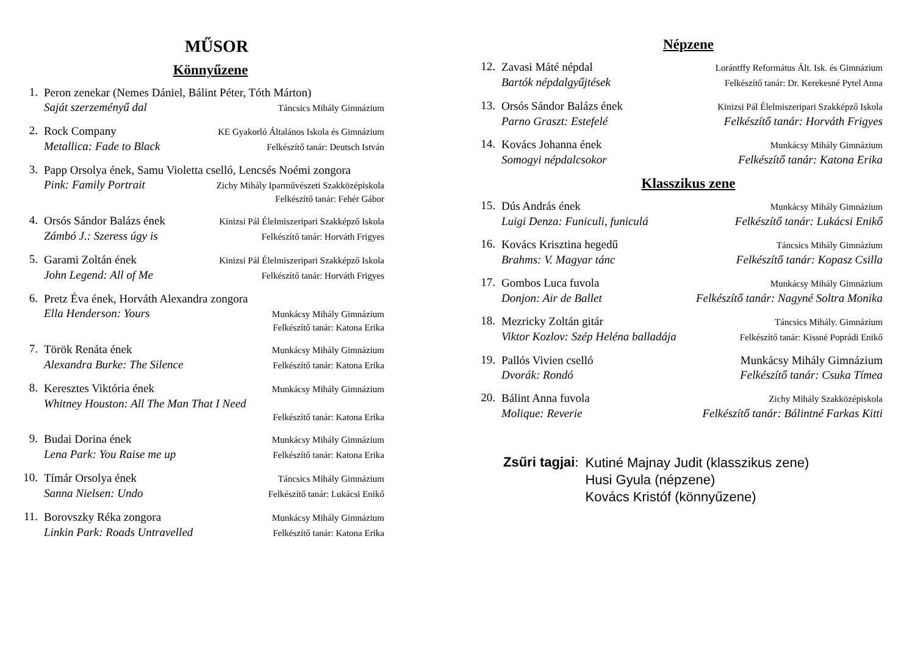MŰSOR
Könnyűzene
1.
Peron zenekar (Nemes Dániel, Bálint Péter, Tóth Márton)
Saját szerzeményű dal Táncsics Mihály Gimnázium
2.
Rock Company KE Gyakorló Általános Iskola és Gimnázium
Metallica: Fade to Black Felkészítő tanár: Deutsch István
3.
Papp Orsolya ének, Samu Violetta cselló, Lencsés Noémi zongora
Pink: Family Portrait Zichy Mihály Iparművészeti Szakközépiskola
Felkészítő tanár: Fehér Gábor
4.
Orsós Sándor Balázs ének Kinizsi Pál Élelmiszeripari Szakképző Iskola
Zámbó J.: Szeress úgy is Felkészítő tanár: Horváth Frigyes
5.
Garami Zoltán ének Kinizsi Pál Élelmiszeripari Szakképző Iskola
John Legend: All of Me Felkészítő tanár: Horváth Frigyes
6.
Pretz Éva ének, Horváth Alexandra zongora
Ella Henderson: Yours Munkácsy Mihály Gimnázium
Felkészítő tanár: Katona Erika
7.
Török Renáta ének Munkácsy Mihály Gimnázium
Alexandra Burke: The Silence Felkészítő tanár: Katona Erika
8.
Keresztes Viktória ének Munkácsy Mihály Gimnázium
Whitney Houston: All The Man That I Need
Felkészítő tanár: Katona Erika
9.
Budai Dorina ének Munkácsy Mihály Gimnázium
Lena Park: You Raise me up Felkészítő tanár: Katona Erika
10.
Tímár Orsolya ének Táncsics Mihály Gimnázium
Sanna Nielsen: Undo Felkészítő tanár: Lukácsi Enikő
11.
Borovszky Réka zongora Munkácsy Mihály Gimnázium
Linkin Park: Roads Untravelled Felkészítő tanár: Katona Erika
Népzene
12.
Zavasi Máté népdal Lorántffy Református Ált. Isk. és Gimnázium
Bartók népdalgyűjtések Felkészítő tanár: Dr. Kerekesné Pytel Anna
13.
Orsós Sándor Balázs ének Kinizsi Pál Élelmiszeripari Szakképző Iskola
Parno Graszt: Estefelé Felkészítő tanár: Horváth Frigyes
14.
Kovács Johanna ének Munkácsy Mihály Gimnázium
Somogyi népdalcsokor Felkészítő tanár: Katona Erika
Klasszikus zene
15.
Dús András ének Munkácsy Mihály Gimnázium
Luigi Denza: Funiculi, funiculá Felkészítő tanár: Lukácsi Enikő
16.
Kovács Krisztina hegedű Táncsics Mihály Gimnázium
Brahms: V. Magyar tánc Felkészítő tanár: Kopasz Csilla
17.
Gombos Luca fuvola Munkácsy Mihály Gimnázium
Donjon: Air de Ballet Felkészítő tanár: Nagyné Soltra Monika
18.
Mezricky Zoltán gitár Táncsics Mihály. Gimnázium
Viktor Kozlov: Szép Heléna balladája Felkészítő tanár: Kissné Poprádi Enikő
19.
Pallós Vivien cselló Munkácsy Mihály Gimnázium
Dvorák: Rondó Felkészítő tanár: Csuka Tímea
20.
Bálint Anna fuvola Zichy Mihály Szakközépiskola
Molique: Reverie Felkészítő tanár: Bálintné Farkas Kitti
Zsűri tagjai:
Kutiné Majnay Judit (klasszikus zene)
Husi Gyula (népzene)
Kovács Kristóf (könnyűzene)